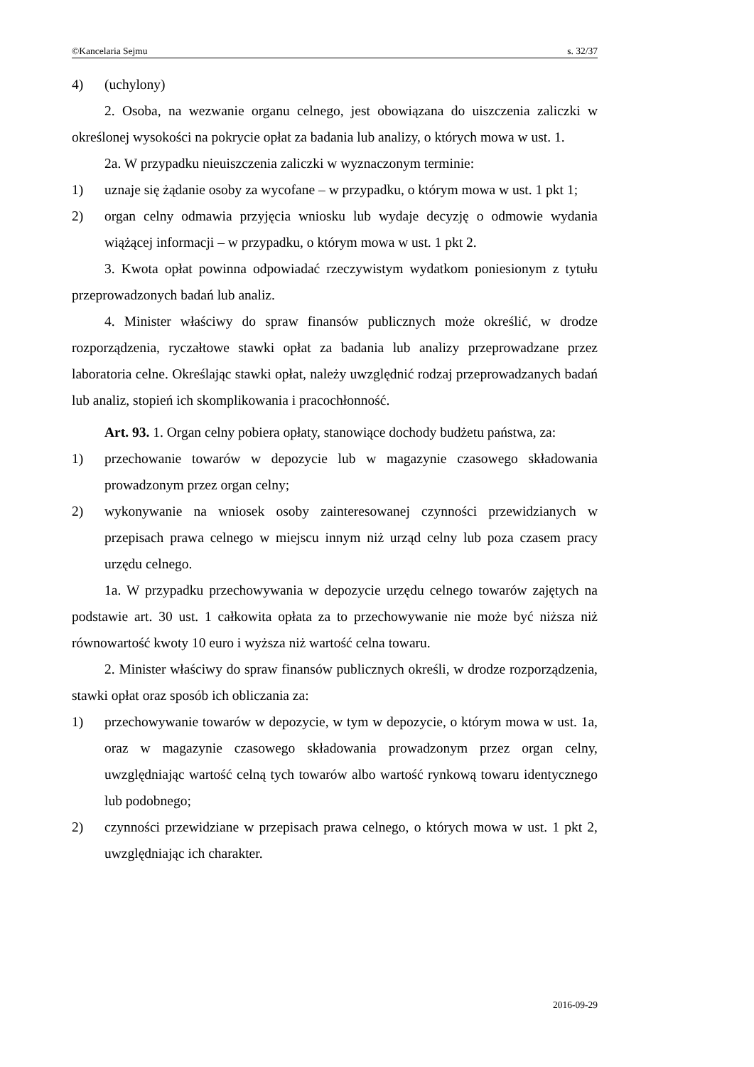©Kancelaria Sejmu s. 32/37
4) (uchylony)
2. Osoba, na wezwanie organu celnego, jest obowiązana do uiszczenia zaliczki w określonej wysokości na pokrycie opłat za badania lub analizy, o których mowa w ust. 1.
2a. W przypadku nieuiszczenia zaliczki w wyznaczonym terminie:
1) uznaje się żądanie osoby za wycofane – w przypadku, o którym mowa w ust. 1 pkt 1;
2) organ celny odmawia przyjęcia wniosku lub wydaje decyzję o odmowie wydania wiążącej informacji – w przypadku, o którym mowa w ust. 1 pkt 2.
3. Kwota opłat powinna odpowiadać rzeczywistym wydatkom poniesionym z tytułu przeprowadzonych badań lub analiz.
4. Minister właściwy do spraw finansów publicznych może określić, w drodze rozporządzenia, ryczałtowe stawki opłat za badania lub analizy przeprowadzane przez laboratoria celne. Określając stawki opłat, należy uwzględnić rodzaj przeprowadzanych badań lub analiz, stopień ich skomplikowania i pracochłonność.
Art. 93. 1. Organ celny pobiera opłaty, stanowiące dochody budżetu państwa, za:
1) przechowanie towarów w depozycie lub w magazynie czasowego składowania prowadzonym przez organ celny;
2) wykonywanie na wniosek osoby zainteresowanej czynności przewidzianych w przepisach prawa celnego w miejscu innym niż urząd celny lub poza czasem pracy urzędu celnego.
1a. W przypadku przechowywania w depozycie urzędu celnego towarów zajętych na podstawie art. 30 ust. 1 całkowita opłata za to przechowywanie nie może być niższa niż równowartość kwoty 10 euro i wyższa niż wartość celna towaru.
2. Minister właściwy do spraw finansów publicznych określi, w drodze rozporządzenia, stawki opłat oraz sposób ich obliczania za:
1) przechowywanie towarów w depozycie, w tym w depozycie, o którym mowa w ust. 1a, oraz w magazynie czasowego składowania prowadzonym przez organ celny, uwzględniając wartość celną tych towarów albo wartość rynkową towaru identycznego lub podobnego;
2) czynności przewidziane w przepisach prawa celnego, o których mowa w ust. 1 pkt 2, uwzględniając ich charakter.
2016-09-29